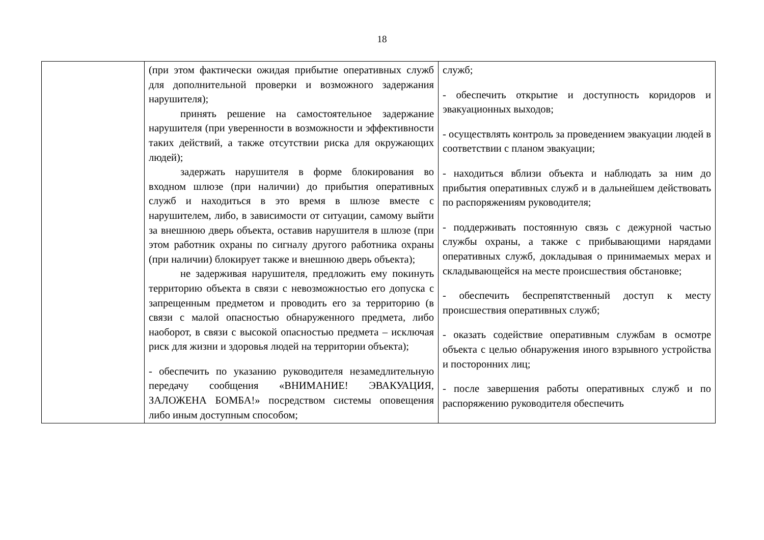18
| | (при этом фактически ожидая прибытие оперативных служб для дополнительной проверки и возможного задержания нарушителя); принять решение на самостоятельное задержание нарушителя (при уверенности в возможности и эффективности таких действий, а также отсутствии риска для окружающих людей); задержать нарушителя в форме блокирования во входном шлюзе (при наличии) до прибытия оперативных служб и находиться в это время в шлюзе вместе с нарушителем, либо, в зависимости от ситуации, самому выйти за внешнюю дверь объекта, оставив нарушителя в шлюзе (при этом работник охраны по сигналу другого работника охраны (при наличии) блокирует также и внешнюю дверь объекта); не задерживая нарушителя, предложить ему покинуть территорию объекта в связи с невозможностью его допуска с запрещенным предметом и проводить его за территорию (в связи с малой опасностью обнаруженного предмета, либо наоборот, в связи с высокой опасностью предмета – исключая риск для жизни и здоровья людей на территории объекта); - обеспечить по указанию руководителя незамедлительную передачу сообщения «ВНИМАНИЕ! ЭВАКУАЦИЯ, ЗАЛОЖЕНА БОМБА!» посредством системы оповещения либо иным доступным способом; | служб; - обеспечить открытие и доступность коридоров и эвакуационных выходов; - осуществлять контроль за проведением эвакуации людей в соответствии с планом эвакуации; - находиться вблизи объекта и наблюдать за ним до прибытия оперативных служб и в дальнейшем действовать по распоряжениям руководителя; - поддерживать постоянную связь с дежурной частью службы охраны, а также с прибывающими нарядами оперативных служб, докладывая о принимаемых мерах и складывающейся на месте происшествия обстановке; - обеспечить беспрепятственный доступ к месту происшествия оперативных служб; - оказать содействие оперативным службам в осмотре объекта с целью обнаружения иного взрывного устройства и посторонних лиц; - после завершения работы оперативных служб и по распоряжению руководителя обеспечить |